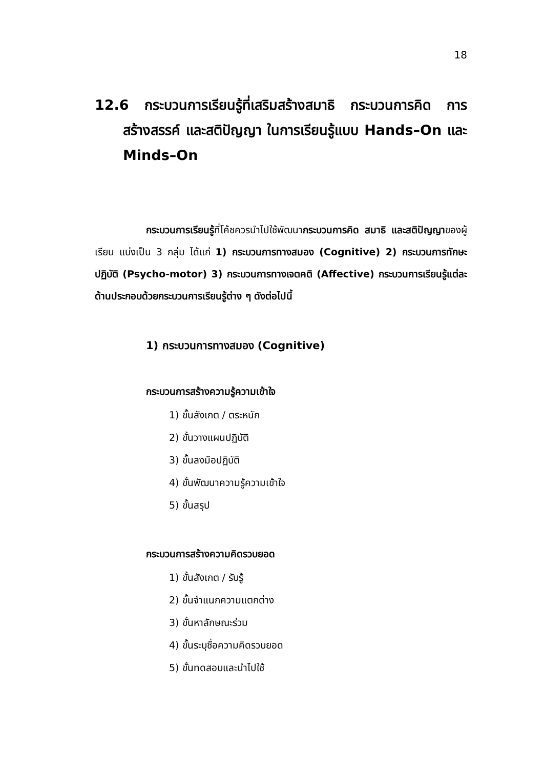18
12.6 กระบวนการเรียนรู้ที่เสริมสร้างสมาธิ กระบวนการคิด การสร้างสรรค์ และสติปัญญา ในการเรียนรู้แบบ Hands–On และ Minds–On
กระบวนการเรียนรู้ที่โค้ชควรนำไปใช้พัฒนากระบวนการคิด สมาธิ และสติปัญญาของผู้เรียน แบ่งเป็น 3 กลุ่ม ได้แก่ 1) กระบวนการทางสมอง (Cognitive) 2) กระบวนการทักษะปฏิบัติ (Psycho-motor) 3) กระบวนการทางเจตคติ (Affective) กระบวนการเรียนรู้แต่ละด้านประกอบด้วยกระบวนการเรียนรู้ต่าง ๆ ดังต่อไปนี้
1) กระบวนการทางสมอง (Cognitive)
กระบวนการสร้างความรู้ความเข้าใจ
1) ขั้นสังเกต / ตระหนัก
2) ขั้นวางแผนปฏิบัติ
3) ขั้นลงมือปฏิบัติ
4) ขั้นพัฒนาความรู้ความเข้าใจ
5) ขั้นสรุป
กระบวนการสร้างความคิดรวบยอด
1) ขั้นสังเกต / รับรู้
2) ขั้นจำแนกความแตกต่าง
3) ขั้นหาลักษณะร่วม
4) ขั้นระบุชื่อความคิดรวบยอด
5) ขั้นทดสอบและนำไปใช้